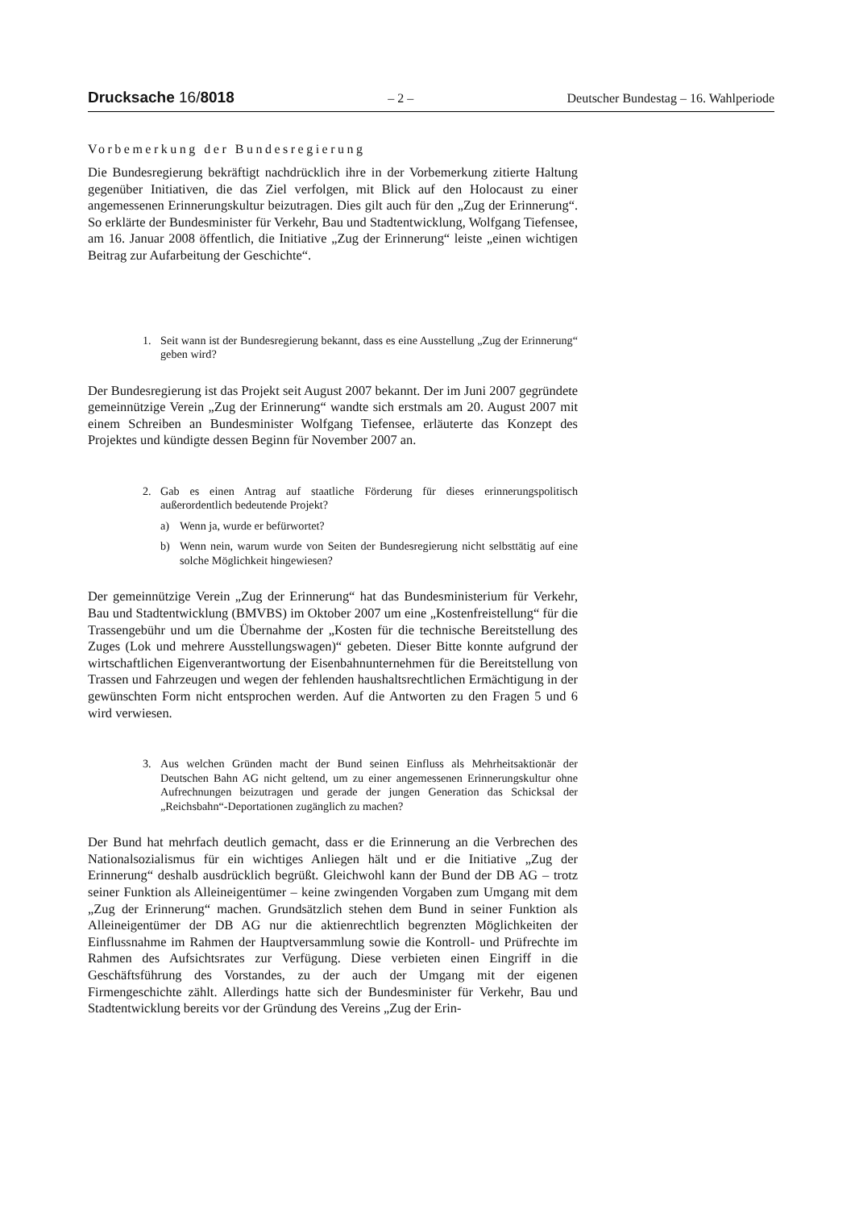Drucksache 16/8018 – 2 – Deutscher Bundestag – 16. Wahlperiode
Vorbemerkung der Bundesregierung
Die Bundesregierung bekräftigt nachdrücklich ihre in der Vorbemerkung zitierte Haltung gegenüber Initiativen, die das Ziel verfolgen, mit Blick auf den Holocaust zu einer angemessenen Erinnerungskultur beizutragen. Dies gilt auch für den „Zug der Erinnerung“. So erklärte der Bundesminister für Verkehr, Bau und Stadtentwicklung, Wolfgang Tiefensee, am 16. Januar 2008 öffentlich, die Initiative „Zug der Erinnerung“ leiste „einen wichtigen Beitrag zur Aufarbeitung der Geschichte“.
1. Seit wann ist der Bundesregierung bekannt, dass es eine Ausstellung „Zug der Erinnerung“ geben wird?
Der Bundesregierung ist das Projekt seit August 2007 bekannt. Der im Juni 2007 gegründete gemeinnützige Verein „Zug der Erinnerung“ wandte sich erstmals am 20. August 2007 mit einem Schreiben an Bundesminister Wolfgang Tiefensee, erläuterte das Konzept des Projektes und kündigte dessen Beginn für November 2007 an.
2. Gab es einen Antrag auf staatliche Förderung für dieses erinnerungspolitisch außerordentlich bedeutende Projekt?
a) Wenn ja, wurde er befürwortet?
b) Wenn nein, warum wurde von Seiten der Bundesregierung nicht selbsttätig auf eine solche Möglichkeit hingewiesen?
Der gemeinnützige Verein „Zug der Erinnerung“ hat das Bundesministerium für Verkehr, Bau und Stadtentwicklung (BMVBS) im Oktober 2007 um eine „Kostenfreistellung“ für die Trassengebühr und um die Übernahme der „Kosten für die technische Bereitstellung des Zuges (Lok und mehrere Ausstellungswagen)“ gebeten. Dieser Bitte konnte aufgrund der wirtschaftlichen Eigenverantwortung der Eisenbahnunternehmen für die Bereitstellung von Trassen und Fahrzeugen und wegen der fehlenden haushaltsrechtlichen Ermächtigung in der gewünschten Form nicht entsprochen werden. Auf die Antworten zu den Fragen 5 und 6 wird verwiesen.
3. Aus welchen Gründen macht der Bund seinen Einfluss als Mehrheitsaktionär der Deutschen Bahn AG nicht geltend, um zu einer angemessenen Erinnerungskultur ohne Aufrechnungen beizutragen und gerade der jungen Generation das Schicksal der „Reichsbahn“-Deportationen zugänglich zu machen?
Der Bund hat mehrfach deutlich gemacht, dass er die Erinnerung an die Verbrechen des Nationalsozialismus für ein wichtiges Anliegen hält und er die Initiative „Zug der Erinnerung“ deshalb ausdrücklich begrüßt. Gleichwohl kann der Bund der DB AG – trotz seiner Funktion als Alleineigentümer – keine zwingenden Vorgaben zum Umgang mit dem „Zug der Erinnerung“ machen. Grundsätzlich stehen dem Bund in seiner Funktion als Alleineigentümer der DB AG nur die aktienrechtlich begrenzten Möglichkeiten der Einflussnahme im Rahmen der Hauptversammlung sowie die Kontroll- und Prüfrechte im Rahmen des Aufsichtsrates zur Verfügung. Diese verbieten einen Eingriff in die Geschäftsführung des Vorstandes, zu der auch der Umgang mit der eigenen Firmengeschichte zählt. Allerdings hatte sich der Bundesminister für Verkehr, Bau und Stadtentwicklung bereits vor der Gründung des Vereins „Zug der Erin-